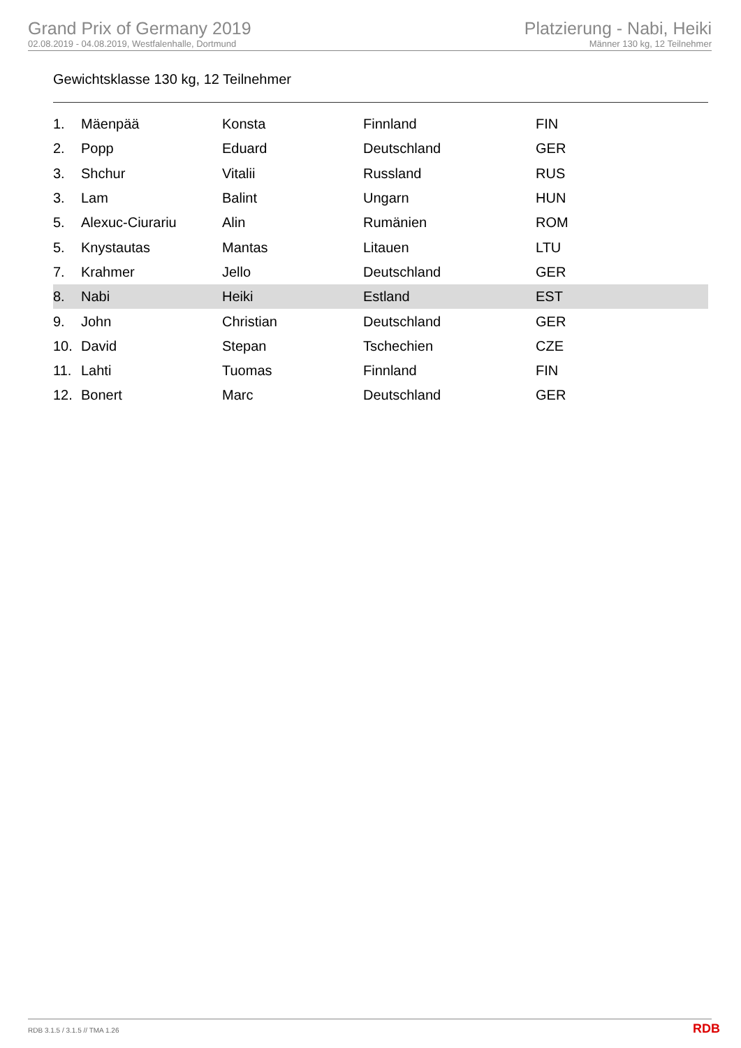Grand Prix of Germany 2019
02.08.2019 - 04.08.2019, Westfalenhalle, Dortmund
Platzierung - Nabi, Heiki
Männer 130 kg, 12 Teilnehmer
Gewichtsklasse 130 kg, 12 Teilnehmer
| 1. | Mäenpää | Konsta | Finnland | FIN |
| 2. | Popp | Eduard | Deutschland | GER |
| 3. | Shchur | Vitalii | Russland | RUS |
| 3. | Lam | Balint | Ungarn | HUN |
| 5. | Alexuc-Ciurariu | Alin | Rumänien | ROM |
| 5. | Knystautas | Mantas | Litauen | LTU |
| 7. | Krahmer | Jello | Deutschland | GER |
| 8. | Nabi | Heiki | Estland | EST |
| 9. | John | Christian | Deutschland | GER |
| 10. | David | Stepan | Tschechien | CZE |
| 11. | Lahti | Tuomas | Finnland | FIN |
| 12. | Bonert | Marc | Deutschland | GER |
RDB 3.1.5 / 3.1.5 // TMA 1.26 RDB